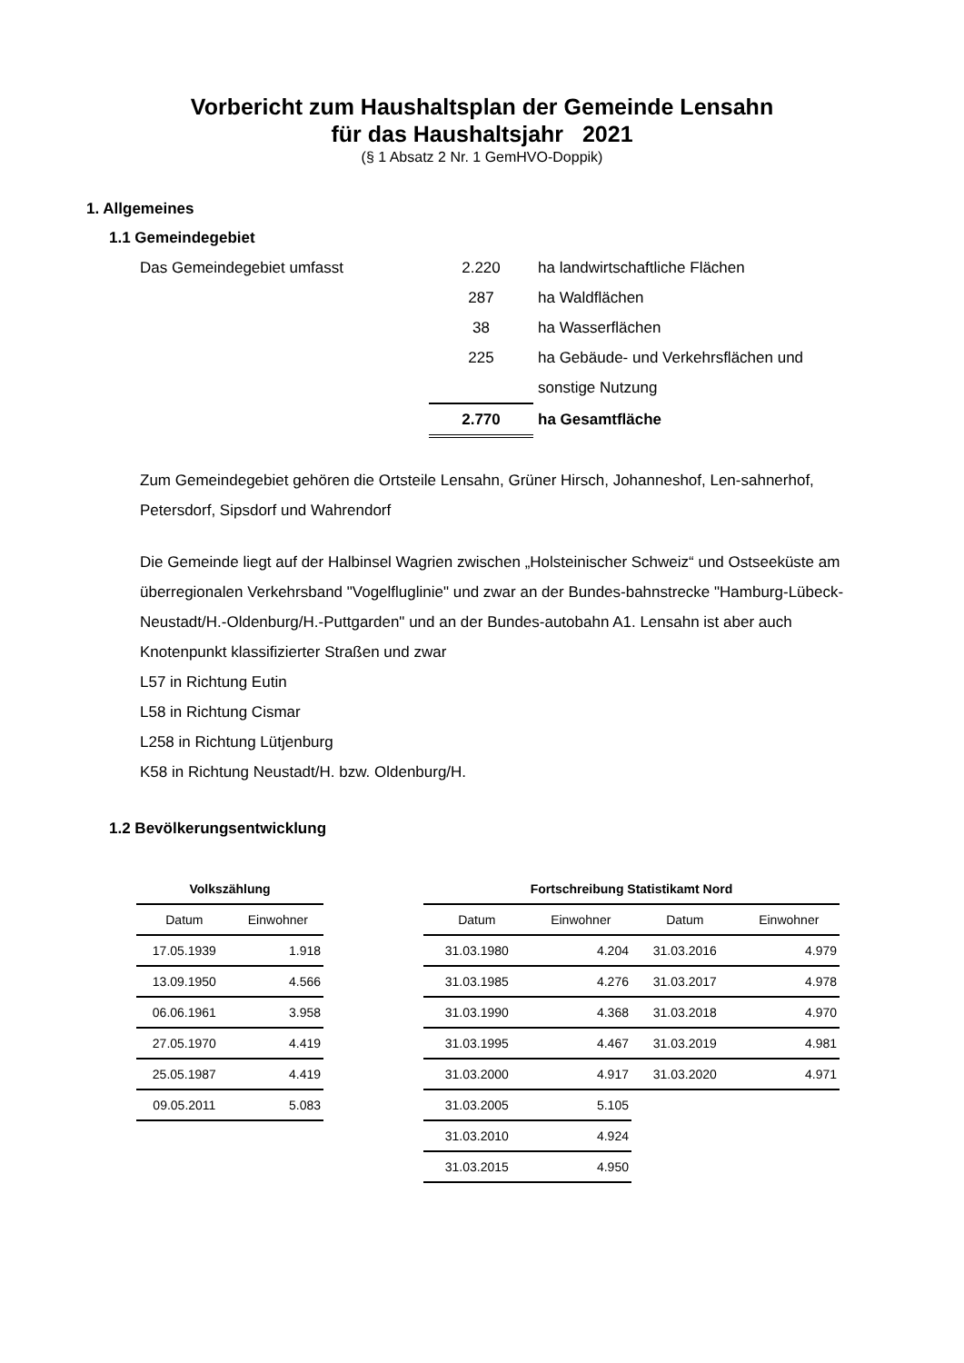Vorbericht zum Haushaltsplan der Gemeinde Lensahn
für das Haushaltsjahr 2021
(§ 1 Absatz 2 Nr. 1 GemHVO-Doppik)
1. Allgemeines
1.1 Gemeindegebiet
| Das Gemeindegebiet umfasst | 2.220 | ha landwirtschaftliche Flächen |
| | 287 | ha Waldflächen |
| | 38 | ha Wasserflächen |
| | 225 | ha Gebäude- und Verkehrsflächen und |
| | | sonstige Nutzung |
| | 2.770 | ha Gesamtfläche |
Zum Gemeindegebiet gehören die Ortsteile Lensahn, Grüner Hirsch, Johanneshof, Len-sahnerhof, Petersdorf, Sipsdorf und Wahrendorf
Die Gemeinde liegt auf der Halbinsel Wagrien zwischen „Holsteinischer Schweiz“ und Ostseeküste am überregionalen Verkehrsband "Vogelfluglinie" und zwar an der Bundes-bahnstrecke "Hamburg-Lübeck-Neustadt/H.-Oldenburg/H.-Puttgarden" und an der Bundes-autobahn A1. Lensahn ist aber auch Knotenpunkt klassifizierter Straßen und zwar
L57 in Richtung Eutin
L58 in Richtung Cismar
L258 in Richtung Lütjenburg
K58 in Richtung Neustadt/H. bzw. Oldenburg/H.
1.2 Bevölkerungsentwicklung
| Volkszählung | |
| --- | --- |
| Datum | Einwohner |
| 17.05.1939 | 1.918 |
| 13.09.1950 | 4.566 |
| 06.06.1961 | 3.958 |
| 27.05.1970 | 4.419 |
| 25.05.1987 | 4.419 |
| 09.05.2011 | 5.083 |
| Fortschreibung Statistikamt Nord | | | |
| --- | --- | --- | --- |
| Datum | Einwohner | Datum | Einwohner |
| 31.03.1980 | 4.204 | 31.03.2016 | 4.979 |
| 31.03.1985 | 4.276 | 31.03.2017 | 4.978 |
| 31.03.1990 | 4.368 | 31.03.2018 | 4.970 |
| 31.03.1995 | 4.467 | 31.03.2019 | 4.981 |
| 31.03.2000 | 4.917 | 31.03.2020 | 4.971 |
| 31.03.2005 | 5.105 | | |
| 31.03.2010 | 4.924 | | |
| 31.03.2015 | 4.950 | | |